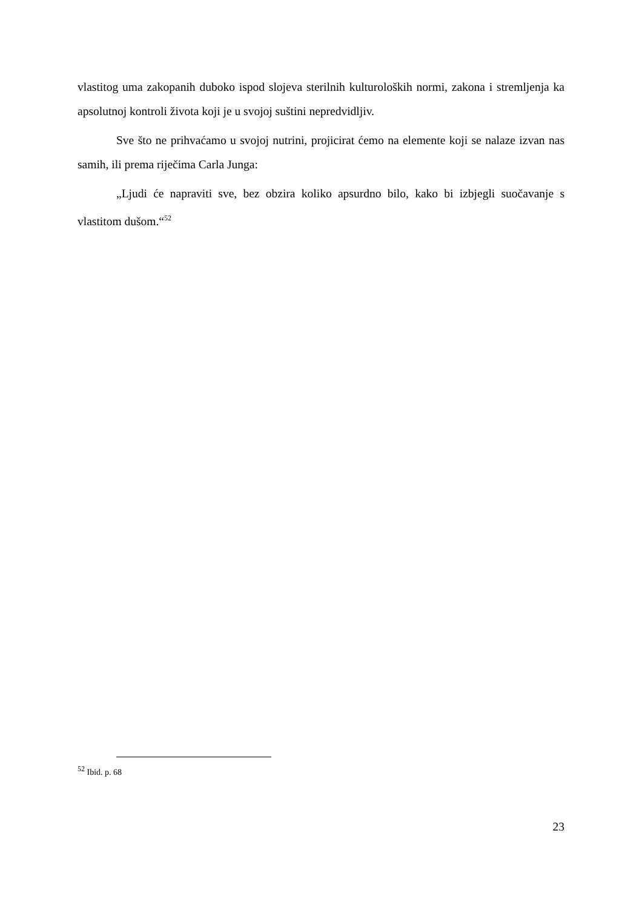vlastitog uma zakopanih duboko ispod slojeva sterilnih kulturoloških normi, zakona i stremljenja ka apsolutnoj kontroli života koji je u svojoj suštini nepredvidljiv.
Sve što ne prihvaćamo u svojoj nutrini, projicirat ćemo na elemente koji se nalaze izvan nas samih, ili prema riječima Carla Junga:
„Ljudi će napraviti sve, bez obzira koliko apsurdno bilo, kako bi izbjegli suočavanje s vlastitom dušom.“<sup>52</sup>
<sup>52</sup> Ibid. p. 68
23